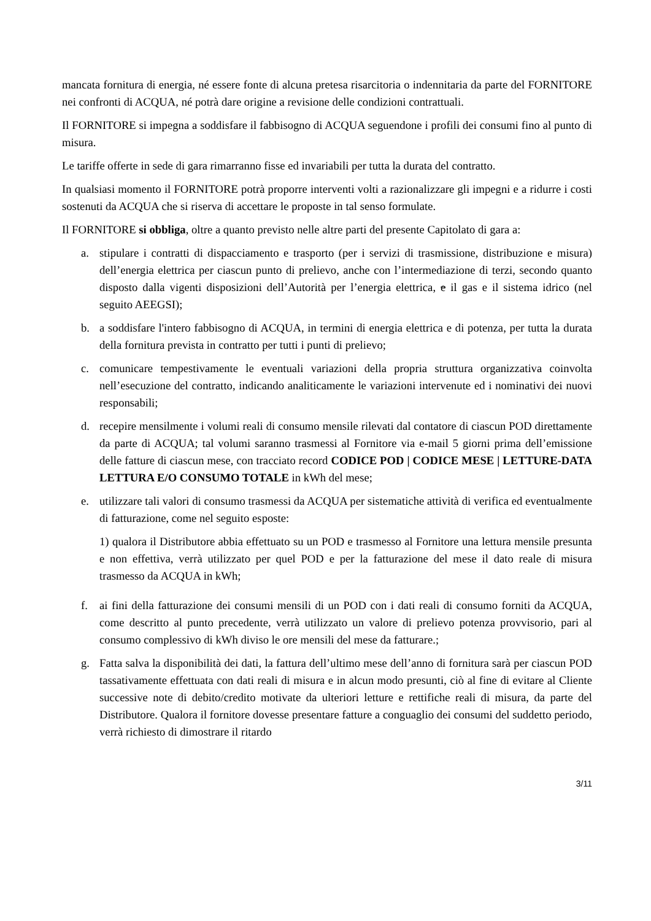mancata fornitura di energia, né essere fonte di alcuna pretesa risarcitoria o indennitaria da parte del FORNITORE nei confronti di ACQUA, né potrà dare origine a revisione delle condizioni contrattuali.
Il FORNITORE si impegna a soddisfare il fabbisogno di ACQUA seguendone i profili dei consumi fino al punto di misura.
Le tariffe offerte in sede di gara rimarranno fisse ed invariabili per tutta la durata del contratto.
In qualsiasi momento il FORNITORE potrà proporre interventi volti a razionalizzare gli impegni e a ridurre i costi sostenuti da ACQUA che si riserva di accettare le proposte in tal senso formulate.
Il FORNITORE si obbliga, oltre a quanto previsto nelle altre parti del presente Capitolato di gara a:
a. stipulare i contratti di dispacciamento e trasporto (per i servizi di trasmissione, distribuzione e misura) dell’energia elettrica per ciascun punto di prelievo, anche con l’intermediazione di terzi, secondo quanto disposto dalla vigenti disposizioni dell’Autorità per l’energia elettrica, e il gas e il sistema idrico (nel seguito AEEGSI);
b. a soddisfare l'intero fabbisogno di ACQUA, in termini di energia elettrica e di potenza, per tutta la durata della fornitura prevista in contratto per tutti i punti di prelievo;
c. comunicare tempestivamente le eventuali variazioni della propria struttura organizzativa coinvolta nell’esecuzione del contratto, indicando analiticamente le variazioni intervenute ed i nominativi dei nuovi responsabili;
d. recepire mensilmente i volumi reali di consumo mensile rilevati dal contatore di ciascun POD direttamente da parte di ACQUA; tal volumi saranno trasmessi al Fornitore via e-mail 5 giorni prima dell’emissione delle fatture di ciascun mese, con tracciato record CODICE POD | CODICE MESE | LETTURE-DATA LETTURA E/O CONSUMO TOTALE in kWh del mese;
e. utilizzare tali valori di consumo trasmessi da ACQUA per sistematiche attività di verifica ed eventualmente di fatturazione, come nel seguito esposte:
1) qualora il Distributore abbia effettuato su un POD e trasmesso al Fornitore una lettura mensile presunta e non effettiva, verrà utilizzato per quel POD e per la fatturazione del mese il dato reale di misura trasmesso da ACQUA in kWh;
f. ai fini della fatturazione dei consumi mensili di un POD con i dati reali di consumo forniti da ACQUA, come descritto al punto precedente, verrà utilizzato un valore di prelievo potenza provvisorio, pari al consumo complessivo di kWh diviso le ore mensili del mese da fatturare.;
g. Fatta salva la disponibilità dei dati, la fattura dell’ultimo mese dell’anno di fornitura sarà per ciascun POD tassativamente effettuata con dati reali di misura e in alcun modo presunti, ciò al fine di evitare al Cliente successive note di debito/credito motivate da ulteriori letture e rettifiche reali di misura, da parte del Distributore. Qualora il fornitore dovesse presentare fatture a conguaglio dei consumi del suddetto periodo, verrà richiesto di dimostrare il ritardo
3/11